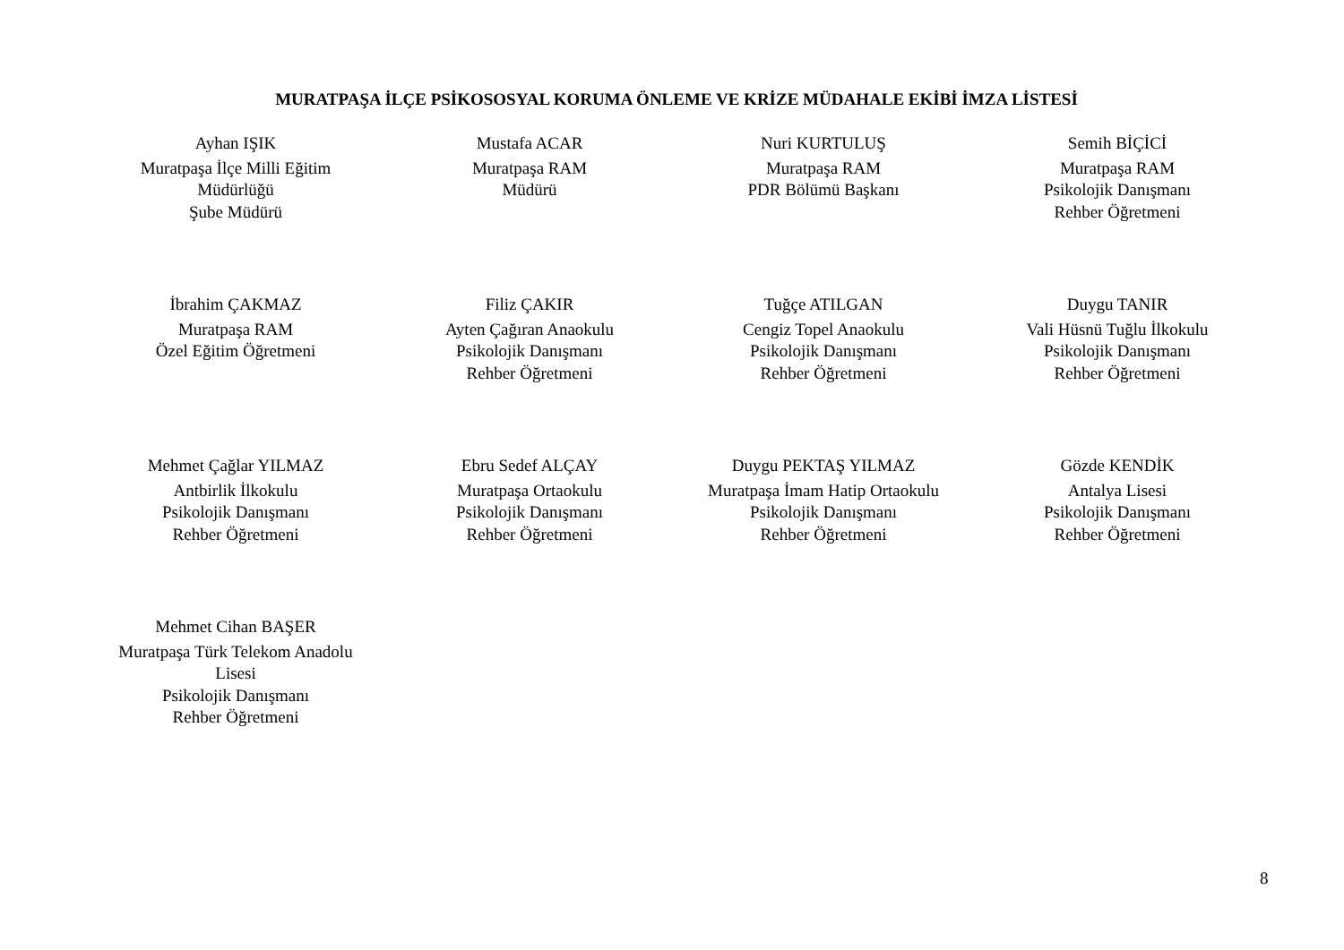MURATPAŞA İLÇE PSİKOSOSYAL KORUMA ÖNLEME VE KRİZE MÜDAHALE EKİBİ İMZA LİSTESİ
Ayhan IŞIK
Muratpaşa İlçe Milli Eğitim
Müdürlüğü
Şube Müdürü
Mustafa ACAR
Muratpaşa RAM
Müdürü
Nuri KURTULUŞ
Muratpaşa RAM
PDR Bölümü Başkanı
Semih BİÇİCİ
Muratpaşa RAM
Psikolojik Danışmanı
Rehber Öğretmeni
İbrahim ÇAKMAZ
Muratpaşa RAM
Özel Eğitim Öğretmeni
Filiz ÇAKIR
Ayten Çağıran Anaokulu
Psikolojik Danışmanı
Rehber Öğretmeni
Tuğçe ATILGAN
Cengiz Topel Anaokulu
Psikolojik Danışmanı
Rehber Öğretmeni
Duygu TANIR
Vali Hüsnü Tuğlu İlkokulu
Psikolojik Danışmanı
Rehber Öğretmeni
Mehmet Çağlar YILMAZ
Antbirlik İlkokulu
Psikolojik Danışmanı
Rehber Öğretmeni
Ebru Sedef ALÇAY
Muratpaşa Ortaokulu
Psikolojik Danışmanı
Rehber Öğretmeni
Duygu PEKTAŞ YILMAZ
Muratpaşa İmam Hatip Ortaokulu
Psikolojik Danışmanı
Rehber Öğretmeni
Gözde KENDİK
Antalya Lisesi
Psikolojik Danışmanı
Rehber Öğretmeni
Mehmet Cihan BAŞER
Muratpaşa Türk Telekom Anadolu
Lisesi
Psikolojik Danışmanı
Rehber Öğretmeni
8